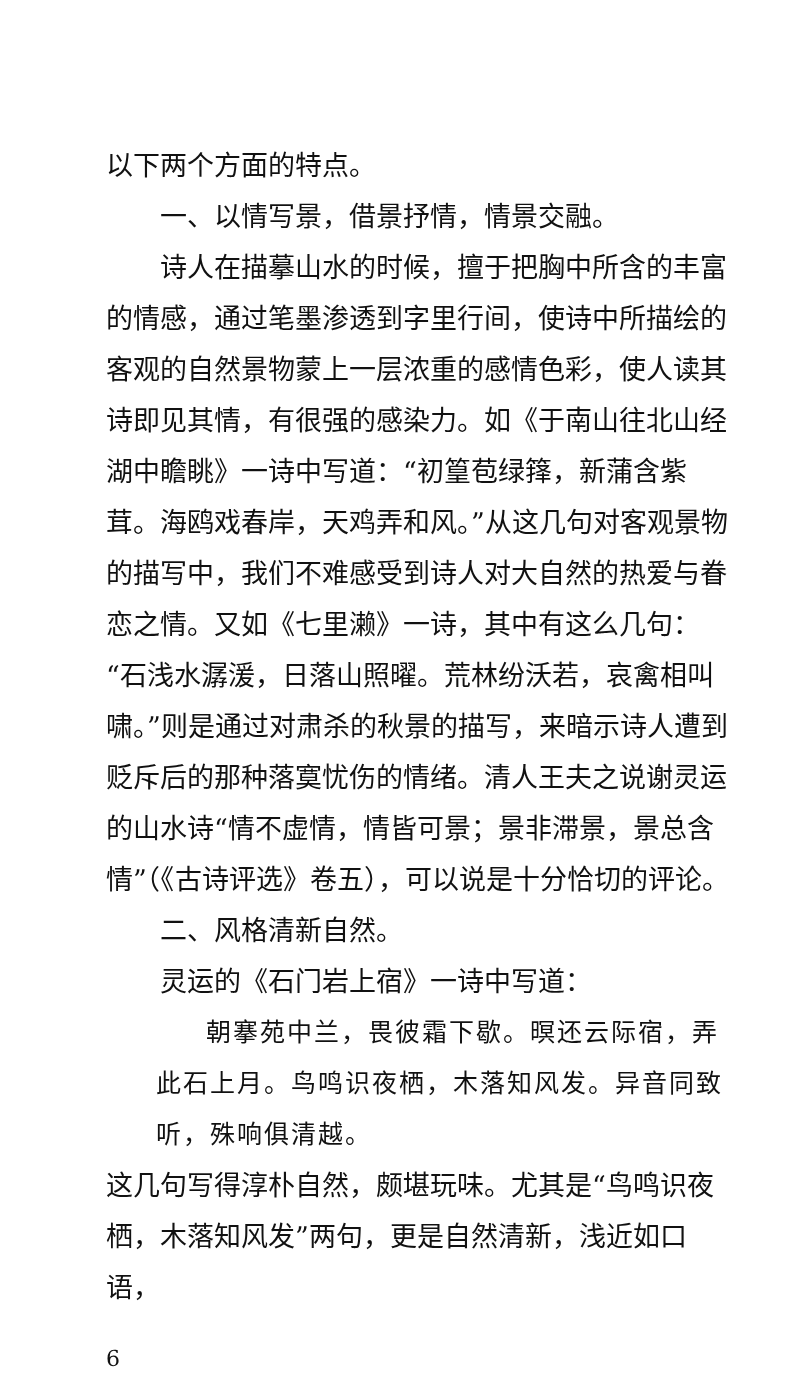以下两个方面的特点。
一、以情写景，借景抒情，情景交融。
诗人在描摹山水的时候，擅于把胸中所含的丰富的情感，通过笔墨渗透到字里行间，使诗中所描绘的客观的自然景物蒙上一层浓重的感情色彩，使人读其诗即见其情，有很强的感染力。如《于南山往北山经湖中瞻眺》一诗中写道：“初篁苞绿箨，新蒲含紫茸。海鸥戏春岸，天鸡弄和风。”从这几句对客观景物的描写中，我们不难感受到诗人对大自然的热爱与眷恋之情。又如《七里濑》一诗，其中有这么几句：“石浅水潺湲，日落山照曜。荒林纷沃若，哀禽相叫啸。”则是通过对肃杀的秋景的描写，来暗示诗人遭到贬斥后的那种落寞忧伤的情绪。清人王夫之说谢灵运的山水诗“情不虚情，情皆可景；景非滞景，景总含情”（《古诗评选》卷五），可以说是十分恰切的评论。
二、风格清新自然。
灵运的《石门岩上宿》一诗中写道：
朝搴苑中兰，畏彼霜下歇。暝还云际宿，弄此石上月。鸟鸣识夜栖，木落知风发。异音同致听，殊响俱清越。
这几句写得淳朴自然，颇堪玩味。尤其是“鸟鸣识夜栖，木落知风发”两句，更是自然清新，浅近如口语，
6